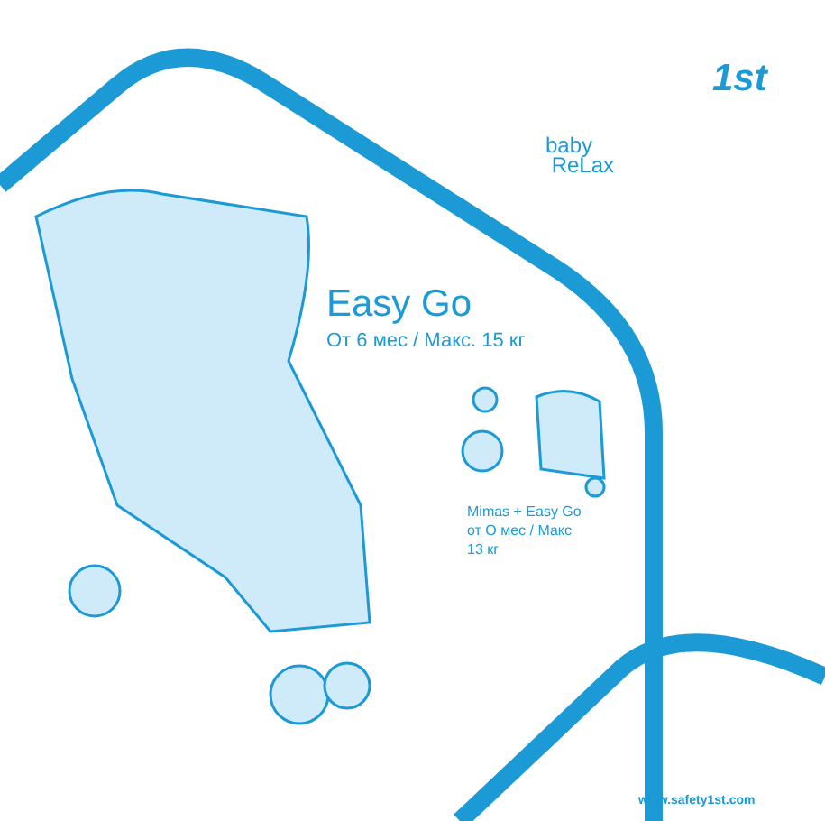1st
baby
ReLax
Easy Go
От 6 мес / Макс. 15 кг
Mimas + Easy Go
от О мес / Макс
13 кг
www.safety1st.com